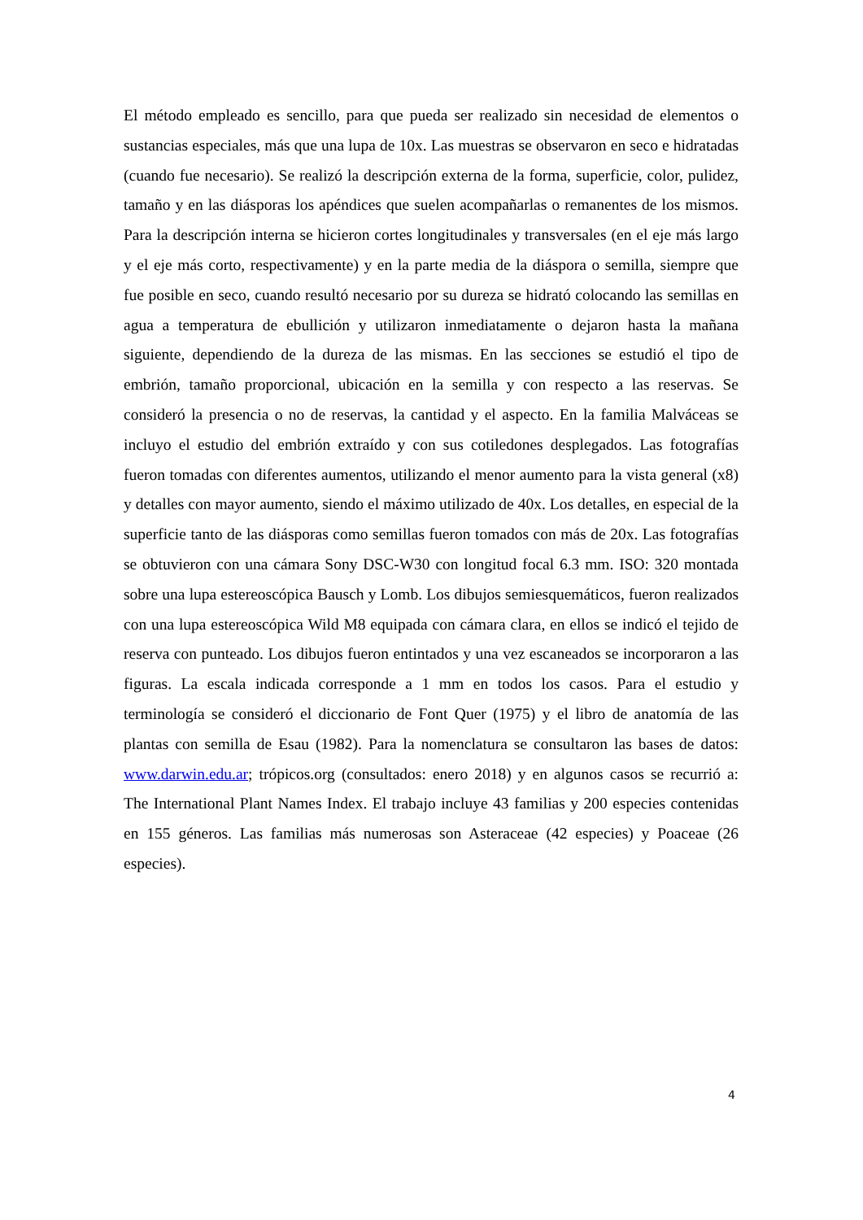El método empleado es sencillo, para que pueda ser realizado sin necesidad de elementos o sustancias especiales, más que una lupa de 10x. Las muestras se observaron en seco e hidratadas (cuando fue necesario). Se realizó la descripción externa de la forma, superficie, color, pulidez, tamaño y en las diásporas los apéndices que suelen acompañarlas o remanentes de los mismos. Para la descripción interna se hicieron cortes longitudinales y transversales (en el eje más largo y el eje más corto, respectivamente) y en la parte media de la diáspora o semilla, siempre que fue posible en seco, cuando resultó necesario por su dureza se hidrató colocando las semillas en agua a temperatura de ebullición y utilizaron inmediatamente o dejaron hasta la mañana siguiente, dependiendo de la dureza de las mismas. En las secciones se estudió el tipo de embrión, tamaño proporcional, ubicación en la semilla y con respecto a las reservas. Se consideró la presencia o no de reservas, la cantidad y el aspecto. En la familia Malváceas se incluyo el estudio del embrión extraído y con sus cotiledones desplegados. Las fotografías fueron tomadas con diferentes aumentos, utilizando el menor aumento para la vista general (x8) y detalles con mayor aumento, siendo el máximo utilizado de 40x. Los detalles, en especial de la superficie tanto de las diásporas como semillas fueron tomados con más de 20x. Las fotografías se obtuvieron con una cámara Sony DSC-W30 con longitud focal 6.3 mm. ISO: 320 montada sobre una lupa estereoscópica Bausch y Lomb. Los dibujos semiesquemáticos, fueron realizados con una lupa estereoscópica Wild M8 equipada con cámara clara, en ellos se indicó el tejido de reserva con punteado. Los dibujos fueron entintados y una vez escaneados se incorporaron a las figuras. La escala indicada corresponde a 1 mm en todos los casos. Para el estudio y terminología se consideró el diccionario de Font Quer (1975) y el libro de anatomía de las plantas con semilla de Esau (1982). Para la nomenclatura se consultaron las bases de datos: www.darwin.edu.ar; trópicos.org (consultados: enero 2018) y en algunos casos se recurrió a: The International Plant Names Index. El trabajo incluye 43 familias y 200 especies contenidas en 155 géneros. Las familias más numerosas son Asteraceae (42 especies) y Poaceae (26 especies).
4